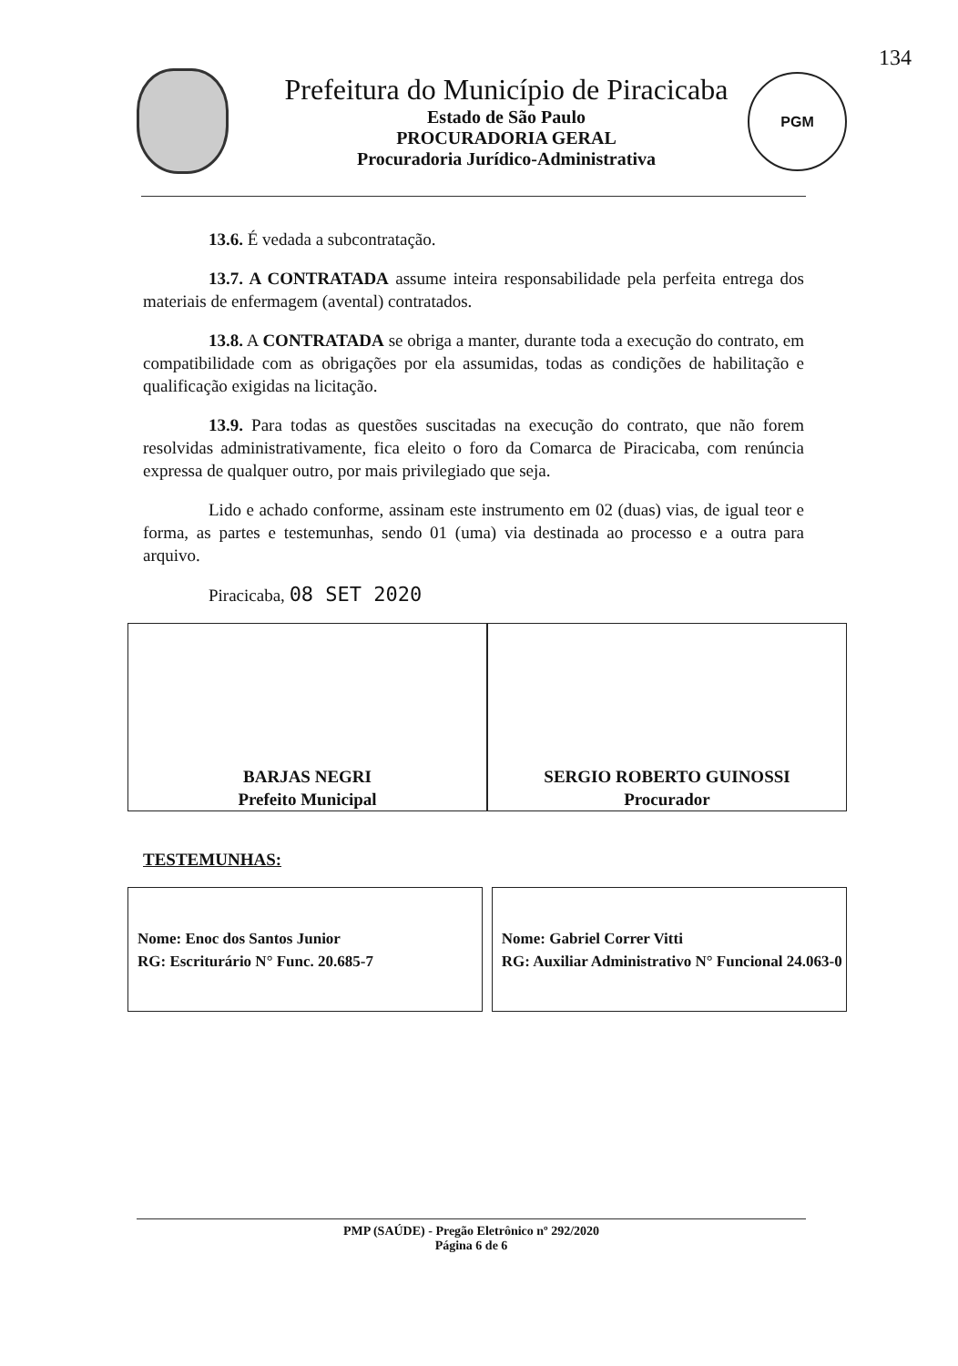Prefeitura do Município de Piracicaba
Estado de São Paulo
PROCURADORIA GERAL
Procuradoria Jurídico-Administrativa
PGM
134
13.6. É vedada a subcontratação.
13.7. A CONTRATADA assume inteira responsabilidade pela perfeita entrega dos materiais de enfermagem (avental) contratados.
13.8. A CONTRATADA se obriga a manter, durante toda a execução do contrato, em compatibilidade com as obrigações por ela assumidas, todas as condições de habilitação e qualificação exigidas na licitação.
13.9. Para todas as questões suscitadas na execução do contrato, que não forem resolvidas administrativamente, fica eleito o foro da Comarca de Piracicaba, com renúncia expressa de qualquer outro, por mais privilegiado que seja.
Lido e achado conforme, assinam este instrumento em 02 (duas) vias, de igual teor e forma, as partes e testemunhas, sendo 01 (uma) via destinada ao processo e a outra para arquivo.
Piracicaba, 08 SET 2020
| BARJAS NEGRI Prefeito Municipal | | SERGIO ROBERTO GUINOSSI Procurador |
TESTEMUNHAS:
| Nome: Enoc dos Santos Junior RG: Escriturário N° Func. 20.685-7 | | Nome: Gabriel Correr Vitti RG: Auxiliar Administrativo N° Funcional 24.063-0 |
PMP (SAÚDE) - Pregão Eletrônico nº 292/2020
Página 6 de 6